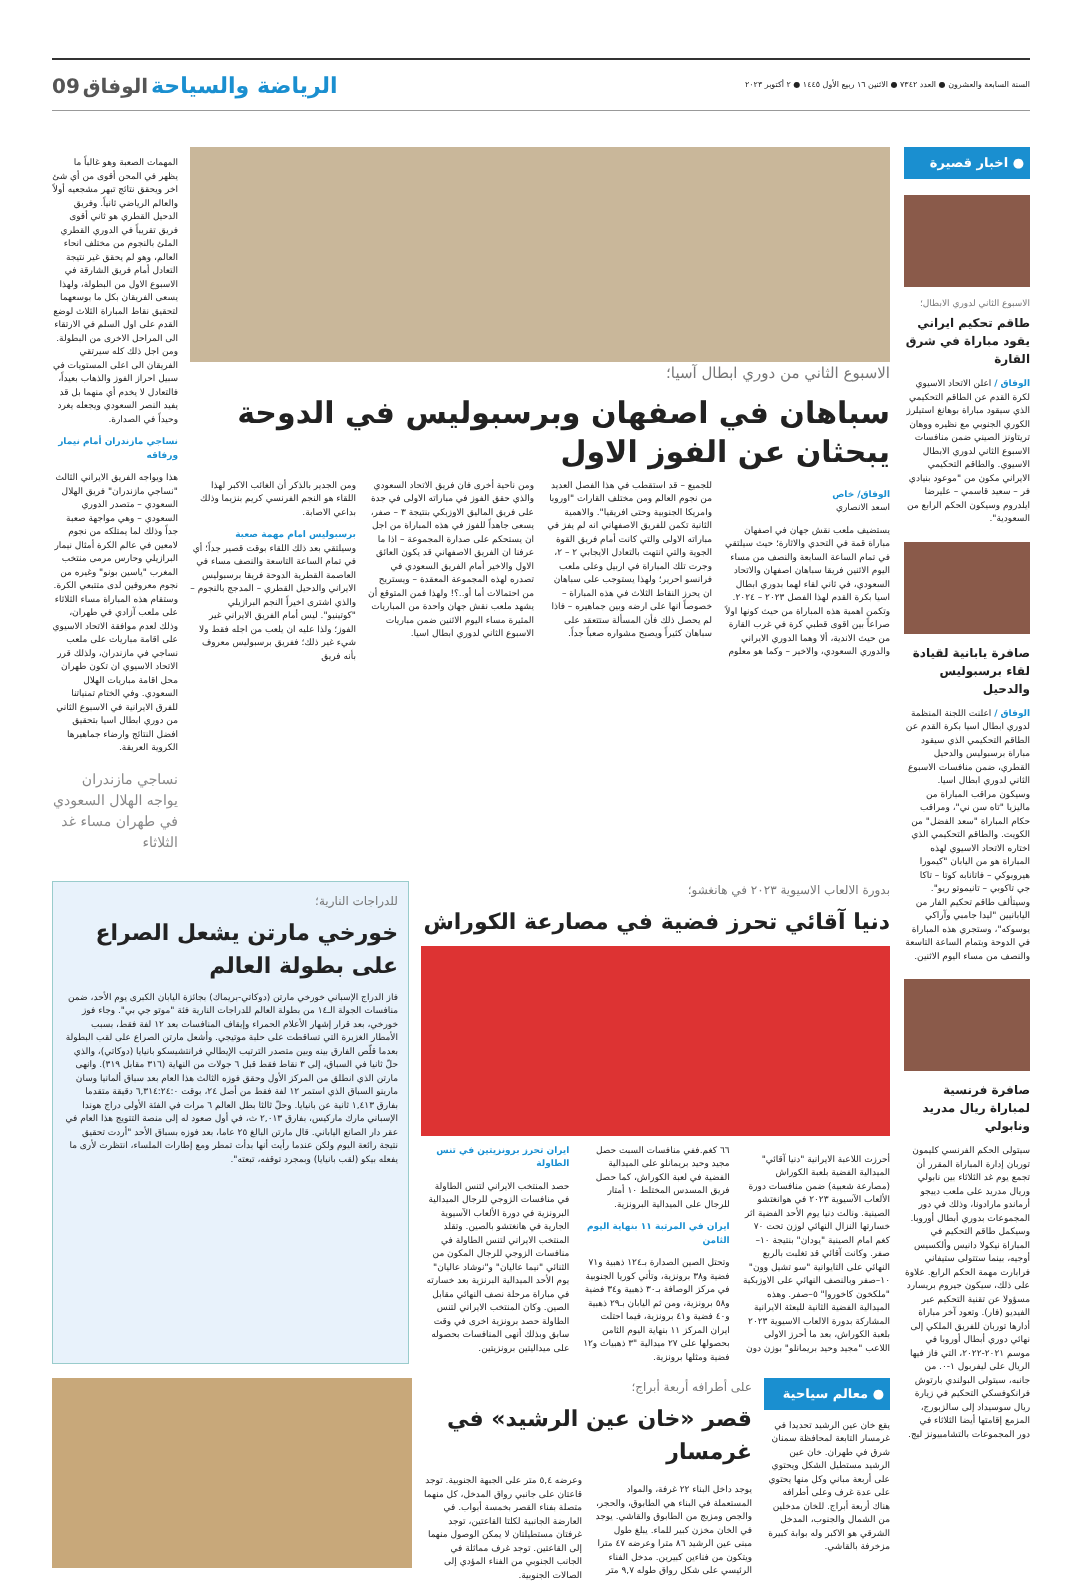السنة السابعة والعشرون ● العدد ٧٣٤٢ ● الاثنين ١٦ ربيع الأول ١٤٤٥ ● ٢ أكتوبر ٢٠٢٣
الرياضة والسياحة الوفاق 09
● اخبار قصيرة
الاسبوع الثاني لدوري الابطال؛
طاقم تحكيم ايراني يقود مباراة في شرق القارة
الوفاق / اعلن الاتحاد الاسيوي لكرة القدم عن الطاقم التحكيمي الذي سيقود مباراة بوهانغ استيلرز الكوري الجنوبي مع نظيره ووهان تريتاونز الصيني ضمن منافسات الاسبوع الثاني لدوري الابطال الاسيوي. والطاقم التحكيمي الايراني مكون من "موعود بنيادي فر – سعيد قاسمي – عليرضا ايلدروم وسيكون الحكم الرابع من السعودية".
صافرة يابانية لقيادة لقاء برسبوليس والدحيل
الوفاق / اعلنت اللجنة المنظمة لدوري ابطال اسيا بكرة القدم عن الطاقم التحكيمي الذي سيقود مباراة برسبوليس والدحيل القطري، ضمن منافسات الاسبوع الثاني لدوري ابطال اسيا. وسيكون مراقب المباراة من ماليزيا "تاه سن ني"، ومراقب حكام المباراة "سعد الفضل" من الكويت. والطاقم التحكيمي الذي اختاره الاتحاد الاسيوي لهذه المباراة هو من اليابان "كيمورا هيروبوكي – فاتانابه كوتا – تاكا جي تاكوبي – تانيموتو ريو". وسيتألف طاقم تحكيم الفار من اليابانيين "ليدا جامبي وآراكي يوسوكه"، وستجري هذه المباراة في الدوحة وبتمام الساعة التاسعة والنصف من مساء اليوم الاثنين.
صافرة فرنسية لمباراة ريال مدريد ونابولي
سيتولى الحكم الفرنسي كليمون توربان إدارة المباراة المقرر أن تجمع يوم غد الثلاثاء بين نابولي وريال مدريد على ملعب دييجو أرماندو مارادونا، وذلك في دور المجموعات بدوري أبطال أوروبا. وسيكمل طاقم التحكيم في المباراة نيكولا دانيس وألكسيس أوجيه، بينما ستتولى ستيفاني فرابارت مهمة الحكم الرابع. علاوة على ذلك، سيكون جيروم بريسارد مسؤولا عن تقنية التحكيم عبر الفيديو (فار). وتعود آخر مباراة أدارها توربان للفريق الملكي إلى نهائي دوري أبطال أوروبا في موسم ٢٠٢١-٢٠٢٢، التي فاز فيها الريال على ليفربول ١-٠. من جانبه، سيتولى البولندي بارتوش فرانكوفسكي التحكيم في زيارة ريال سوسيداد إلى سالزبورج، المزمع إقامتها أيضا الثلاثاء في دور المجموعات بالتشامبيونز ليج.
الاسبوع الثاني من دوري ابطال آسيا؛
سباهان في اصفهان وبرسبوليس في الدوحة يبحثان عن الفوز الاول
الوفاق/ خاص
اسعد الانصاري
يستضيف ملعب نقش جهان في اصفهان مباراة قمة في التحدي والاثارة؛ حيث سيلتقي في تمام الساعة السابعة والنصف من مساء اليوم الاثنين فريقا سباهان اصفهان والاتحاد السعودي، في ثاني لقاء لهما بدوري ابطال اسيا بكرة القدم لهذا الفصل ٢٠٢٣ – ٢٠٢٤. وتكمن اهمية هذه المباراة من حيث كونها اولاً صراعاً بين اقوى قطبي كرة في غرب القارة من حيث الاندية، ألا وهما الدوري الايراني والدوري السعودي، والاخير – وكما هو معلوم للجميع – قد استقطب في هذا الفصل العديد من نجوم العالم ومن مختلف القارات "اوروبا وامريكا الجنوبية وحتى افريقيا". والاهمية الثانية تكمن للفريق الاصفهاني انه لم يفز في مباراته الاولى والتي كانت أمام فريق القوة الجوية والتي انتهت بالتعادل الايجابي ٢ – ٢، وجرت تلك المباراة في اربيل وعلى ملعب فرانسو احرير؛ ولهذا يستوجب على سباهان ان يحرز النقاط الثلاث في هذه المباراة – خصوصاً انها على ارضه وبين جماهيره – فاذا لم يحصل ذلك فأن المسألة ستتعقد على سباهان كثيراً ويصبح مشواره صعباً جداً.
ومن ناحية أخرى فان فريق الاتحاد السعودي والذي حقق الفوز في مباراته الاولى في جدة على فريق الماليق الاوزبكي بنتيجة ٣ – صفر، يسعى جاهداً للفوز في هذه المباراة من اجل ان يستحكم على صدارة المجموعة – اذا ما عرفنا ان الفريق الاصفهاني قد يكون العائق الاول والاخير أمام الفريق السعودي في تصدره لهذه المجموعة المعقدة – ويستريح من احتمالات أما أو..؟! ولهذا فمن المتوقع أن يشهد ملعب نقش جهان واحدة من المباريات المثيرة مساء اليوم الاثنين ضمن مباريات الاسبوع الثاني لدوري ابطال اسيا.
ومن الجدير بالذكر أن الغائب الاكبر لهذا اللقاء هو النجم الفرنسي كريم بنزيما وذلك بداعي الاصابة.
برسبوليس امام مهمة صعبة
وسيلتقي بعد ذلك اللقاء بوقت قصير جداً؛ أي في تمام الساعة التاسعة والنصف مساء في العاصمة القطرية الدوحة فريقا برسبوليس الايراني والدحيل القطري – المدجج بالنجوم – والذي اشترى اخيراً النجم البرازيلي "كوتينيو". ليس أمام الفريق الايراني غير الفوز؛ ولذا عليه ان يلعب من اجله فقط ولا شيء غير ذلك؛ ففريق برسبوليس معروف بأنه فريق
المهمات الصعبة وهو غالباً ما يظهر في المحن أقوى من أي شئ اخر ويحقق نتائج تبهر مشجعيه أولاً والعالم الرياضي ثانياً. وفريق الدحيل القطري هو ثاني أقوى فريق تقريباً في الدوري القطري الملئ بالنجوم من مختلف انحاء العالم، وهو لم يحقق غير نتيجة التعادل أمام فريق الشارقة في الاسبوع الاول من البطولة، ولهذا يسعى الفريقان بكل ما بوسعهما لتحقيق نقاط المباراة الثلاث لوضع القدم على اول السلم في الارتقاء الى المراحل الاخرى من البطولة. ومن اجل ذلك كله سيرتقي الفريقان الى اعلى المستويات في سبيل احراز الفوز والذهاب بعيداً، فالتعادل لا يخدم أي منهما بل قد يفيد النصر السعودي ويجعله يغرد وحيداً في الصدارة.
نساجي مازندران أمام نيمار ورفاقه
هذا ويواجه الفريق الايراني الثالث "نساجي مازندران" فريق الهلال السعودي – متصدر الدوري السعودي – وهي مواجهة صعبة جداً وذلك لما يمتلكه من نجوم لامعين في عالم الكرة أمثال نيمار البرازيلي وحارس مرمى منتخب المغرب "ياسين بونو" وغيره من نجوم معروفين لدى متتبعي الكرة. وستقام هذه المباراة مساء الثلاثاء على ملعب آزادي في طهران، وذلك لعدم موافقة الاتحاد الاسيوي على اقامة مباريات على ملعب نساجي في مازندران، ولذلك قرر الاتحاد الاسيوي ان تكون طهران محل اقامة مباريات الهلال السعودي. وفي الختام تمنياتنا للفرق الايرانية في الاسبوع الثاني من دوري ابطال اسيا بتحقيق افضل النتائج وارضاء جماهيرها الكروية العريقة.
نساجي مازندران يواجه الهلال السعودي في طهران مساء غد الثلاثاء
بدورة الالعاب الاسيوية ٢٠٢٣ في هانغشو؛
دنيا آقائي تحرز فضية في مصارعة الكوراش
أحرزت اللاعبة الايرانية "دنيا آقائي" الميدالية الفضية بلعبة الكوراش (مصارعة شعبية) ضمن منافسات دورة الألعاب الآسيوية ٢٠٢٣ في هوانغتشو الصينية. ونالت دنيا يوم الأحد الفضية اثر خسارتها النزال النهائي لوزن تحت ٧٠ كغم امام الصينية "يودان" بنتيجة ١٠–صفر. وكانت آقائي قد تغلبت بالربع النهائي على التايوانية "سو تشيل وون" ١٠–صفر وبالنصف النهائي على الاوزبكية "ملكخون كاخوروا" ٥–صفر. وهذه الميدالية الفضية الثانية للبعثة الايرانية المشاركة بدورة الالعاب الاسيوية ٢٠٢٣ بلعبة الكوراش، بعد ما أحرز الاولى اللاعب "مجيد وحيد بريمانلو" بوزن دون ٦٦ كغم.ففي منافسات السبت حصل مجيد وحيد بريمانلو على الميدالية الفضية في لعبة الكوراش، كما حصل فريق المسدس المختلط ١٠ أمتار للرجال على الميدالية البرونزية.
ايران في المرتبة ١١ بنهاية اليوم الثامن
وتحتل الصين الصدارة بـ١٢٤ ذهبية و٧١ فضية و٣٨ برونزية، وتأتي كوريا الجنوبية في مركز الوصافة بـ٣٠ ذهبية و٣٤ فضية و٥٨ برونزية، ومن ثم اليابان بـ٢٩ ذهبية و٤٠ فضية و٤١ برونزية، فيما احتلت ايران المركز ١١ بنهاية اليوم الثامن بحصولها على ٢٧ ميدالية "٣ ذهبيات و١٢ فضية ومثلها برونزية.
ايران تحرز برونزيتين في تنس الطاولة
حصد المنتخب الايراني لتنس الطاولة في منافسات الزوجي للرجال الميدالية البرونزية في دورة الألعاب الآسيوية الجارية في هانغتشو بالصين. وتقلد المنتخب الايراني لتنس الطاولة في منافسات الزوجي للرجال المكون من الثنائي "نيما عاليان" و"نوشاد عاليان" يوم الأحد الميدالية البرنزية بعد خسارته في مباراة مرحلة نصف النهائي مقابل الصين. وكان المنتخب الايراني لتنس الطاولة حصد برونزية اخرى في وقت سابق وبذلك أنهى المنافسات بحصوله على ميداليتين برونزيتين.
للدراجات النارية؛
خورخي مارتن يشعل الصراع على بطولة العالم
فاز الدراج الإسباني خورخي مارتن (دوكاتي-بريماك) بجائزة اليابان الكبرى يوم الأحد، ضمن منافسات الجولة الـ١٤ من بطولة العالم للدراجات النارية فئة "موتو جي بي". وجاء فوز خورخي، بعد قرار إشهار الأعلام الحمراء وإيقاف المنافسات بعد ١٢ لفة فقط، بسبب الأمطار الغزيرة التي تساقطت على حلبة موتيجي. وأشعل مارتن الصراع على لقب البطولة بعدما قلّص الفارق بينه وبين متصدر الترتيب الإيطالي فرانتشيسكو بانيايا (دوكاتي)، والذي حلّ ثانيا في السباق، إلى ٣ نقاط فقط قبل ٦ جولات من النهاية (٣١٦ مقابل ٣١٩). وانهى مارتن الذي انطلق من المركز الأول وحقق فوزه الثالث هذا العام بعد سباق ألمانيا وسان مارينو السباق الذي استمر ١٢ لفة فقط من أصل ٢٤، بوقت ٦,٣١٤:٢٤:٠ دقيقة متقدما بفارق ١,٤١٣ ثانية عن بانيايا. وحلّ ثالثا بطل العالم ٦ مرات في الفئة الأولى دراج هوندا الإسباني مارك ماركيس، بفارق ٢,٠١٣ ث، في أول صعود له إلى منصة التتويج هذا العام في عقر دار الصانع الياباني. قال مارتن البالغ ٢٥ عاما، بعد فوزه بسباق الأحد "أردت تحقيق نتيجة رائعة اليوم ولكن عندما رأيت أنها بدأت تمطر ومع إطارات الملساء، انتظرت لأرى ما يفعله بيكو (لقب بانيايا) وبمجرد توقفه، تبعته".
● معالم سياحية
يقع خان عين الرشيد تحديدا في غرمسار التابعة لمحافظة سمنان شرق في طهران. خان عين الرشيد مستطيل الشكل ويحتوي على أربعة مباني وكل منها يحتوي على عدة غرف وعلى أطرافه هناك أربعة أبراج. للخان مدخلين من الشمال والجنوب، المدخل الشرقي هو الاكبر وله بوابة كبيرة مزخرفة بالقاشي.
على أطرافه أربعة أبراج؛
قصر «خان عين الرشيد» في غرمسار
يوجد داخل البناء ٢٢ غرفة، والمواد المستعملة في البناء هي الطابوق، والحجر، والجص ومزيج من الطابوق والقاشي. يوجد في الخان مخزن كبير للماء. يبلغ طول مبنى عين الرشيد ٨٦ مترا وعرضه ٤٧ مترا ويتكون من فناءين كبيرين. مدخل الفناء الرئيسي على شكل رواق طوله ٩,٧ متر وعرضه ٥,٤ متر على الجبهة الجنوبية. توجد قاعتان على جانبي رواق المدخل، كل منهما متصلة بفناء القصر بخمسة أبواب. في العارضة الجانبية لكلتا القاعتين، توجد غرفتان مستطيلتان لا يمكن الوصول منهما إلى القاعتين. توجد غرف مماثلة في الجانب الجنوبي من الفناء المؤدي إلى الصالات الجنوبية.